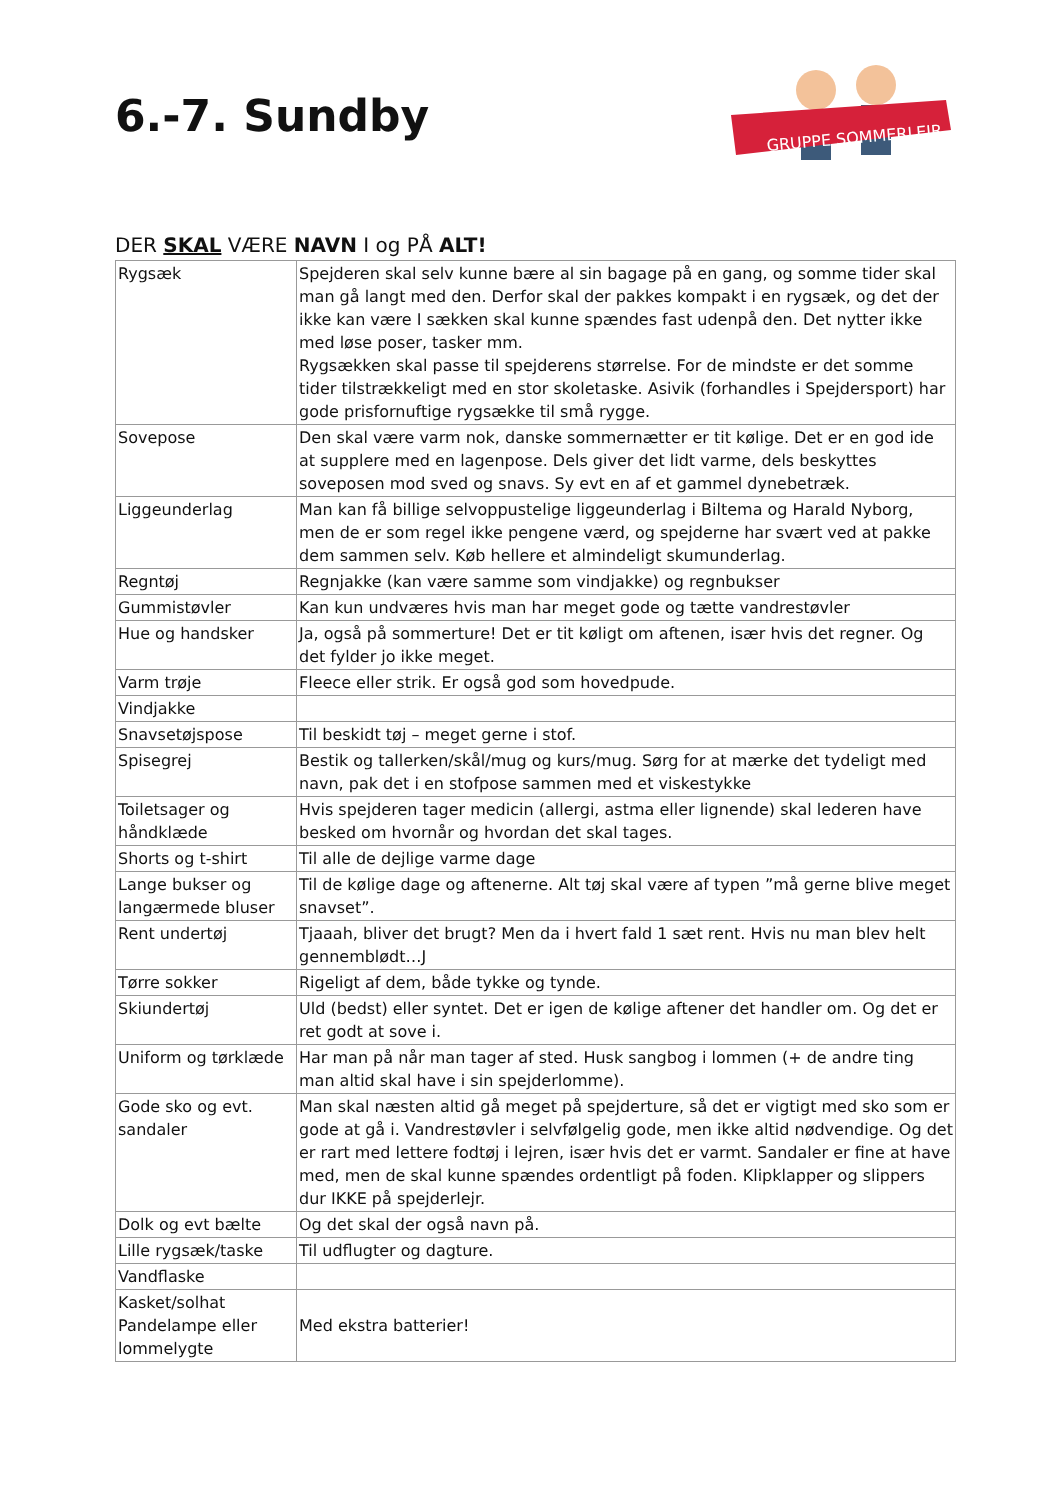6.-7. Sundby
GRUPPE SOMMERLEJR
DER SKAL VÆRE NAVN I og PÅ ALT!
| Rygsæk | Spejderen skal selv kunne bære al sin bagage på en gang, og somme tider skal man gå langt med den. Derfor skal der pakkes kompakt i en rygsæk, og det der ikke kan være I sækken skal kunne spændes fast udenpå den. Det nytter ikke med løse poser, tasker mm. Rygsækken skal passe til spejderens størrelse. For de mindste er det somme tider tilstrækkeligt med en stor skoletaske. Asivik (forhandles i Spejdersport) har gode prisfornuftige rygsække til små rygge. |
| Sovepose | Den skal være varm nok, danske sommernætter er tit kølige. Det er en god ide at supplere med en lagenpose. Dels giver det lidt varme, dels beskyttes soveposen mod sved og snavs. Sy evt en af et gammel dynebetræk. |
| Liggeunderlag | Man kan få billige selvoppustelige liggeunderlag i Biltema og Harald Nyborg, men de er som regel ikke pengene værd, og spejderne har svært ved at pakke dem sammen selv. Køb hellere et almindeligt skumunderlag. |
| Regntøj | Regnjakke (kan være samme som vindjakke) og regnbukser |
| Gummistøvler | Kan kun undværes hvis man har meget gode og tætte vandrestøvler |
| Hue og handsker | Ja, også på sommerture! Det er tit køligt om aftenen, især hvis det regner. Og det fylder jo ikke meget. |
| Varm trøje | Fleece eller strik. Er også god som hovedpude. |
| Vindjakke | |
| Snavsetøjspose | Til beskidt tøj – meget gerne i stof. |
| Spisegrej | Bestik og tallerken/skål/mug og kurs/mug. Sørg for at mærke det tydeligt med navn, pak det i en stofpose sammen med et viskestykke |
| Toiletsager og håndklæde | Hvis spejderen tager medicin (allergi, astma eller lignende) skal lederen have besked om hvornår og hvordan det skal tages. |
| Shorts og t-shirt | Til alle de dejlige varme dage |
| Lange bukser og langærmede bluser | Til de kølige dage og aftenerne. Alt tøj skal være af typen ”må gerne blive meget snavset”. |
| Rent undertøj | Tjaaah, bliver det brugt? Men da i hvert fald 1 sæt rent. Hvis nu man blev helt gennemblødt…J |
| Tørre sokker | Rigeligt af dem, både tykke og tynde. |
| Skiundertøj | Uld (bedst) eller syntet. Det er igen de kølige aftener det handler om. Og det er ret godt at sove i. |
| Uniform og tørklæde | Har man på når man tager af sted. Husk sangbog i lommen (+ de andre ting man altid skal have i sin spejderlomme). |
| Gode sko og evt. sandaler | Man skal næsten altid gå meget på spejderture, så det er vigtigt med sko som er gode at gå i. Vandrestøvler i selvfølgelig gode, men ikke altid nødvendige. Og det er rart med lettere fodtøj i lejren, især hvis det er varmt. Sandaler er fine at have med, men de skal kunne spændes ordentligt på foden. Klipklapper og slippers dur IKKE på spejderlejr. |
| Dolk og evt bælte | Og det skal der også navn på. |
| Lille rygsæk/taske | Til udflugter og dagture. |
| Vandflaske | |
| Kasket/solhat Pandelampe eller lommelygte | Med ekstra batterier! |